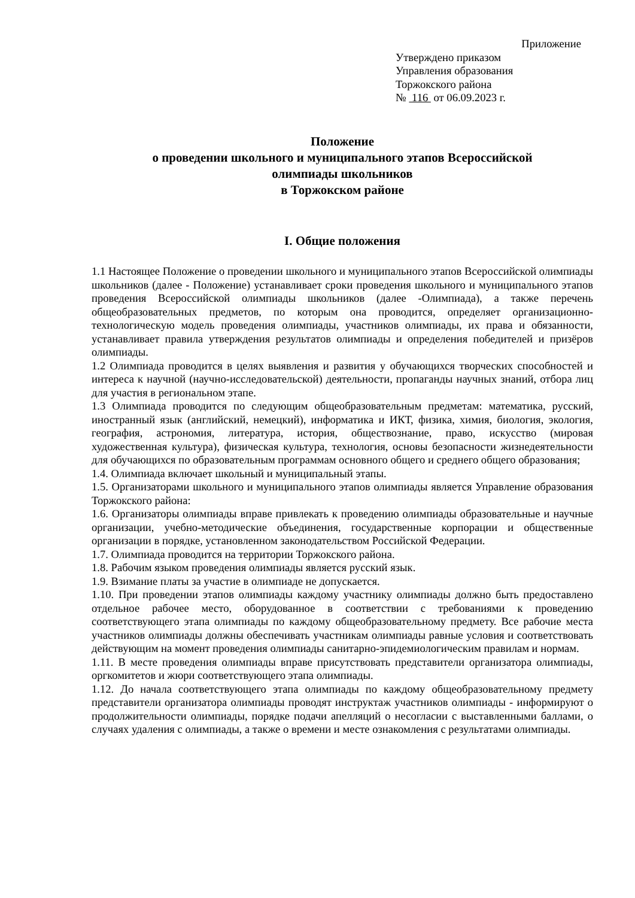Приложение
Утверждено приказом
Управления образования
Торжокского района
№ 116 от 06.09.2023 г.
Положение
о проведении школьного и муниципального этапов Всероссийской
олимпиады школьников
в Торжокском районе
I. Общие положения
1.1 Настоящее Положение о проведении школьного и муниципального этапов Всероссийской олимпиады школьников (далее - Положение) устанавливает сроки проведения школьного и муниципального этапов проведения Всероссийской олимпиады школьников (далее -Олимпиада), а также перечень общеобразовательных предметов, по которым она проводится, определяет организационно-технологическую модель проведения олимпиады, участников олимпиады, их права и обязанности, устанавливает правила утверждения результатов олимпиады и определения победителей и призёров олимпиады.
1.2 Олимпиада проводится в целях выявления и развития у обучающихся творческих способностей и интереса к научной (научно-исследовательской) деятельности, пропаганды научных знаний, отбора лиц для участия в региональном этапе.
1.3 Олимпиада проводится по следующим общеобразовательным предметам: математика, русский, иностранный язык (английский, немецкий), информатика и ИКТ, физика, химия, биология, экология, география, астрономия, литература, история, обществознание, право, искусство (мировая художественная культура), физическая культура, технология, основы безопасности жизнедеятельности для обучающихся по образовательным программам основного общего и среднего общего образования;
1.4. Олимпиада включает школьный и муниципальный этапы.
1.5. Организаторами школьного и муниципального этапов олимпиады является Управление образования Торжокского района:
1.6. Организаторы олимпиады вправе привлекать к проведению олимпиады образовательные и научные организации, учебно-методические объединения, государственные корпорации и общественные организации в порядке, установленном законодательством Российской Федерации.
1.7. Олимпиада проводится на территории Торжокского района.
1.8. Рабочим языком проведения олимпиады является русский язык.
1.9. Взимание платы за участие в олимпиаде не допускается.
1.10. При проведении этапов олимпиады каждому участнику олимпиады должно быть предоставлено отдельное рабочее место, оборудованное в соответствии с требованиями к проведению соответствующего этапа олимпиады по каждому общеобразовательному предмету. Все рабочие места участников олимпиады должны обеспечивать участникам олимпиады равные условия и соответствовать действующим на момент проведения олимпиады санитарно-эпидемиологическим правилам и нормам.
1.11. В месте проведения олимпиады вправе присутствовать представители организатора олимпиады, оргкомитетов и жюри соответствующего этапа олимпиады.
1.12. До начала соответствующего этапа олимпиады по каждому общеобразовательному предмету представители организатора олимпиады проводят инструктаж участников олимпиады - информируют о продолжительности олимпиады, порядке подачи апелляций о несогласии с выставленными баллами, о случаях удаления с олимпиады, а также о времени и месте ознакомления с результатами олимпиады.